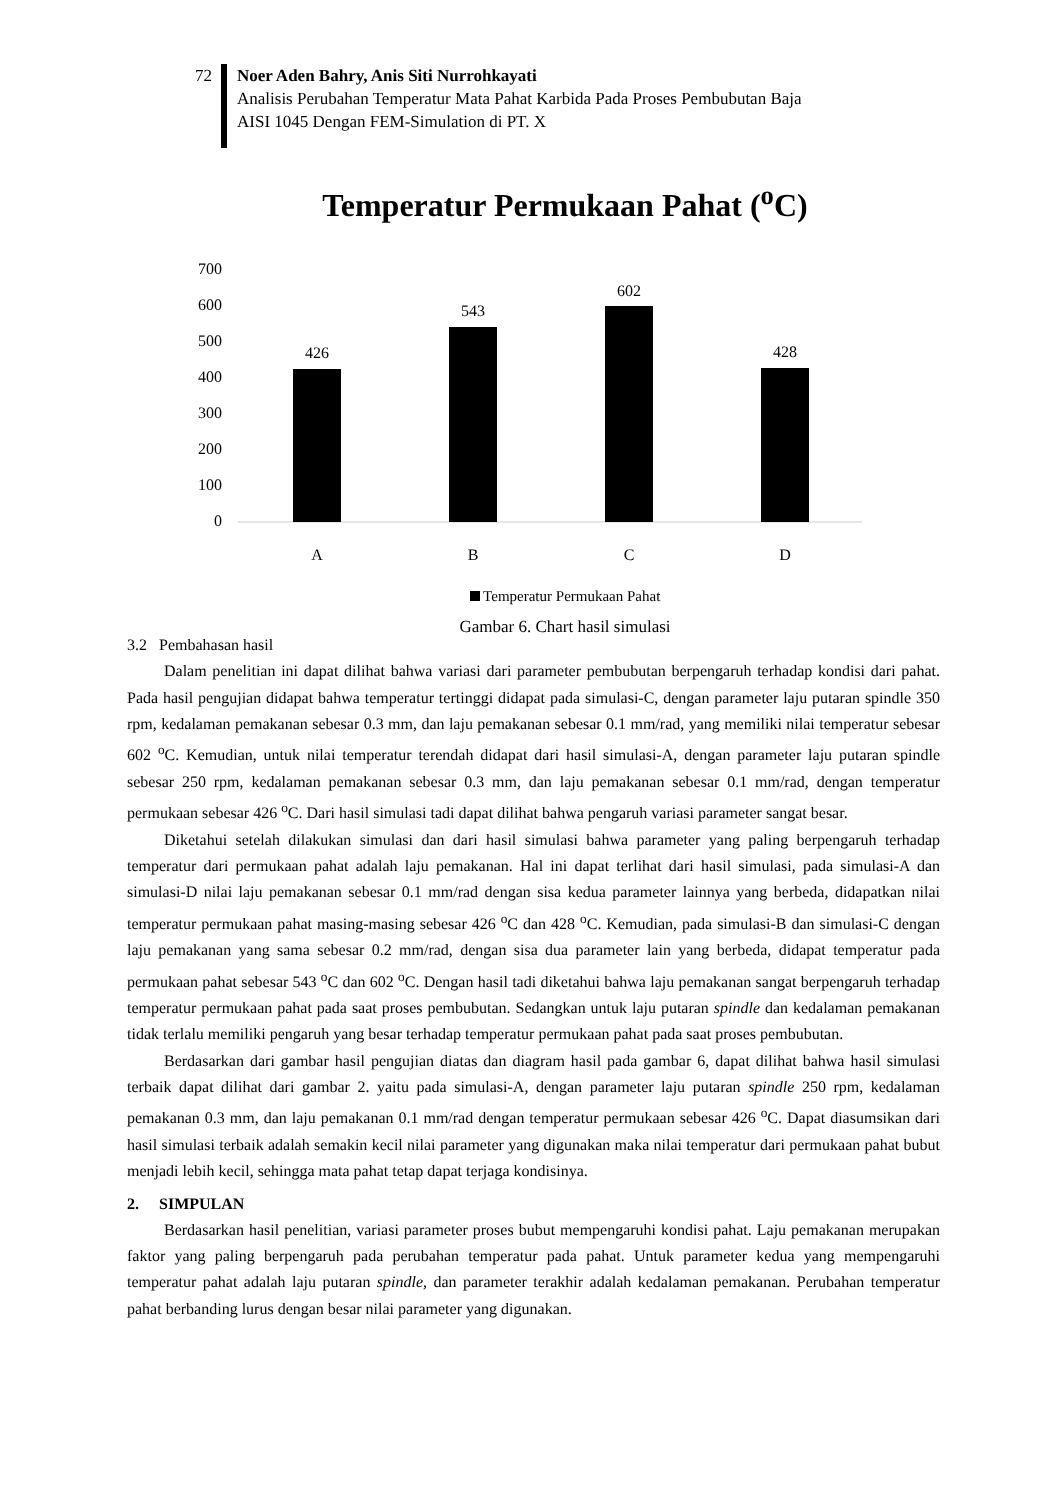72 Noer Aden Bahry, Anis Siti Nurrohkayati
Analisis Perubahan Temperatur Mata Pahat Karbida Pada Proses Pembubutan Baja
AISI 1045 Dengan FEM-Simulation di PT. X
Temperatur Permukaan Pahat (<sup>o</sup>C)
700
600
500
400
300
200
100
0
426
543
602
428
A
B
C
D
Temperatur Permukaan Pahat
Gambar 6. Chart hasil simulasi
3.2 Pembahasan hasil
Dalam penelitian ini dapat dilihat bahwa variasi dari parameter pembubutan berpengaruh terhadap kondisi dari pahat. Pada hasil pengujian didapat bahwa temperatur tertinggi didapat pada simulasi-C, dengan parameter laju putaran spindle 350 rpm, kedalaman pemakanan sebesar 0.3 mm, dan laju pemakanan sebesar 0.1 mm/rad, yang memiliki nilai temperatur sebesar 602 <sup>o</sup>C. Kemudian, untuk nilai temperatur terendah didapat dari hasil simulasi-A, dengan parameter laju putaran spindle sebesar 250 rpm, kedalaman pemakanan sebesar 0.3 mm, dan laju pemakanan sebesar 0.1 mm/rad, dengan temperatur permukaan sebesar 426 <sup>o</sup>C. Dari hasil simulasi tadi dapat dilihat bahwa pengaruh variasi parameter sangat besar.
Diketahui setelah dilakukan simulasi dan dari hasil simulasi bahwa parameter yang paling berpengaruh terhadap temperatur dari permukaan pahat adalah laju pemakanan. Hal ini dapat terlihat dari hasil simulasi, pada simulasi-A dan simulasi-D nilai laju pemakanan sebesar 0.1 mm/rad dengan sisa kedua parameter lainnya yang berbeda, didapatkan nilai temperatur permukaan pahat masing-masing sebesar 426 <sup>o</sup>C dan 428 <sup>o</sup>C. Kemudian, pada simulasi-B dan simulasi-C dengan laju pemakanan yang sama sebesar 0.2 mm/rad, dengan sisa dua parameter lain yang berbeda, didapat temperatur pada permukaan pahat sebesar 543 <sup>o</sup>C dan 602 <sup>o</sup>C. Dengan hasil tadi diketahui bahwa laju pemakanan sangat berpengaruh terhadap temperatur permukaan pahat pada saat proses pembubutan. Sedangkan untuk laju putaran spindle dan kedalaman pemakanan tidak terlalu memiliki pengaruh yang besar terhadap temperatur permukaan pahat pada saat proses pembubutan.
Berdasarkan dari gambar hasil pengujian diatas dan diagram hasil pada gambar 6, dapat dilihat bahwa hasil simulasi terbaik dapat dilihat dari gambar 2. yaitu pada simulasi-A, dengan parameter laju putaran spindle 250 rpm, kedalaman pemakanan 0.3 mm, dan laju pemakanan 0.1 mm/rad dengan temperatur permukaan sebesar 426 <sup>o</sup>C. Dapat diasumsikan dari hasil simulasi terbaik adalah semakin kecil nilai parameter yang digunakan maka nilai temperatur dari permukaan pahat bubut menjadi lebih kecil, sehingga mata pahat tetap dapat terjaga kondisinya.
2. SIMPULAN
Berdasarkan hasil penelitian, variasi parameter proses bubut mempengaruhi kondisi pahat. Laju pemakanan merupakan faktor yang paling berpengaruh pada perubahan temperatur pada pahat. Untuk parameter kedua yang mempengaruhi temperatur pahat adalah laju putaran spindle, dan parameter terakhir adalah kedalaman pemakanan. Perubahan temperatur pahat berbanding lurus dengan besar nilai parameter yang digunakan.